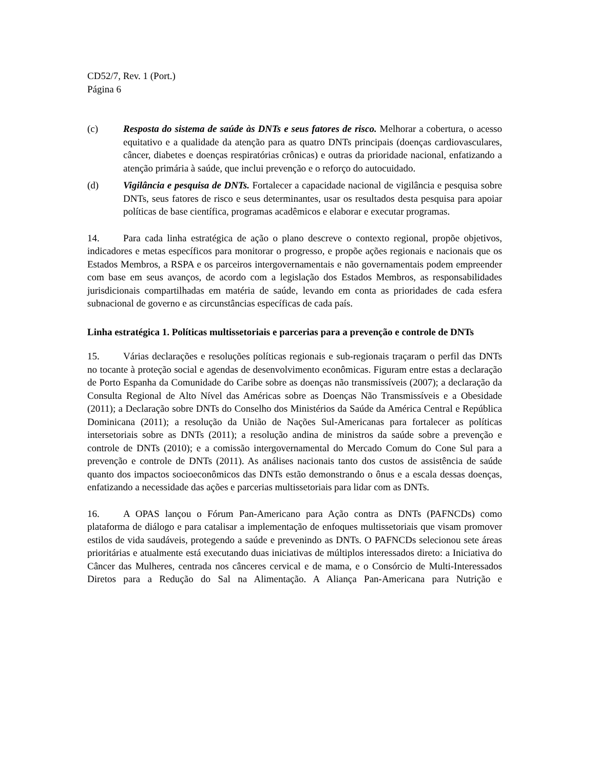CD52/7, Rev. 1 (Port.)
Página 6
(c) Resposta do sistema de saúde às DNTs e seus fatores de risco. Melhorar a cobertura, o acesso equitativo e a qualidade da atenção para as quatro DNTs principais (doenças cardiovasculares, câncer, diabetes e doenças respiratórias crônicas) e outras da prioridade nacional, enfatizando a atenção primária à saúde, que inclui prevenção e o reforço do autocuidado.
(d) Vigilância e pesquisa de DNTs. Fortalecer a capacidade nacional de vigilância e pesquisa sobre DNTs, seus fatores de risco e seus determinantes, usar os resultados desta pesquisa para apoiar políticas de base científica, programas acadêmicos e elaborar e executar programas.
14. Para cada linha estratégica de ação o plano descreve o contexto regional, propõe objetivos, indicadores e metas específicos para monitorar o progresso, e propõe ações regionais e nacionais que os Estados Membros, a RSPA e os parceiros intergovernamentais e não governamentais podem empreender com base em seus avanços, de acordo com a legislação dos Estados Membros, as responsabilidades jurisdicionais compartilhadas em matéria de saúde, levando em conta as prioridades de cada esfera subnacional de governo e as circunstâncias específicas de cada país.
Linha estratégica 1. Políticas multissetoriais e parcerias para a prevenção e controle de DNTs
15. Várias declarações e resoluções políticas regionais e sub-regionais traçaram o perfil das DNTs no tocante à proteção social e agendas de desenvolvimento econômicas. Figuram entre estas a declaração de Porto Espanha da Comunidade do Caribe sobre as doenças não transmissíveis (2007); a declaração da Consulta Regional de Alto Nível das Américas sobre as Doenças Não Transmissíveis e a Obesidade (2011); a Declaração sobre DNTs do Conselho dos Ministérios da Saúde da América Central e República Dominicana (2011); a resolução da União de Nações Sul-Americanas para fortalecer as políticas intersetoriais sobre as DNTs (2011); a resolução andina de ministros da saúde sobre a prevenção e controle de DNTs (2010); e a comissão intergovernamental do Mercado Comum do Cone Sul para a prevenção e controle de DNTs (2011). As análises nacionais tanto dos custos de assistência de saúde quanto dos impactos socioeconômicos das DNTs estão demonstrando o ônus e a escala dessas doenças, enfatizando a necessidade das ações e parcerias multissetoriais para lidar com as DNTs.
16. A OPAS lançou o Fórum Pan-Americano para Ação contra as DNTs (PAFNCDs) como plataforma de diálogo e para catalisar a implementação de enfoques multissetoriais que visam promover estilos de vida saudáveis, protegendo a saúde e prevenindo as DNTs. O PAFNCDs selecionou sete áreas prioritárias e atualmente está executando duas iniciativas de múltiplos interessados direto: a Iniciativa do Câncer das Mulheres, centrada nos cânceres cervical e de mama, e o Consórcio de Multi-Interessados Diretos para a Redução do Sal na Alimentação. A Aliança Pan-Americana para Nutrição e